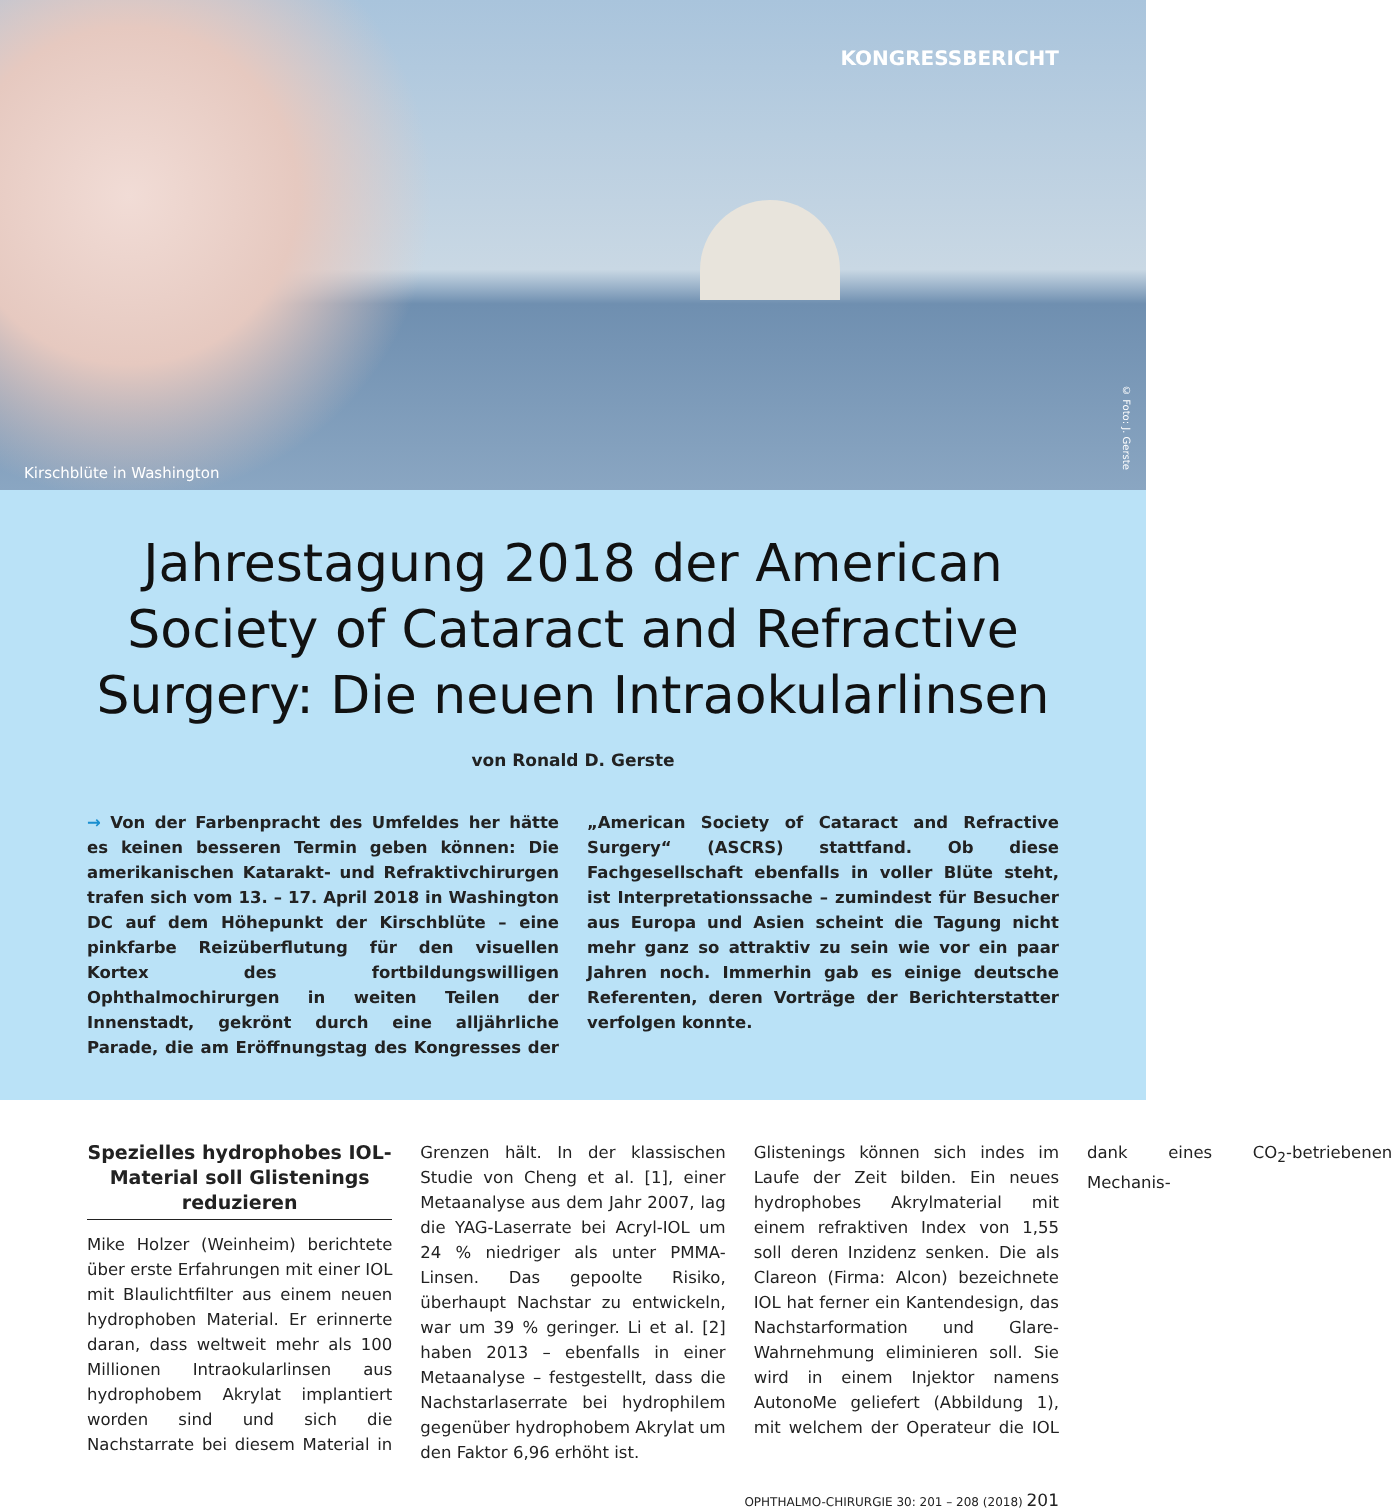KONGRESSBERICHT
Kirschblüte in Washington
© Foto: J. Gerste
Jahrestagung 2018 der American Society of Cataract and Refractive Surgery: Die neuen Intraokularlinsen
von Ronald D. Gerste
→ Von der Farbenpracht des Umfeldes her hätte es keinen besseren Termin geben können: Die amerikanischen Katarakt- und Refraktivchirurgen trafen sich vom 13. – 17. April 2018 in Washington DC auf dem Höhepunkt der Kirschblüte – eine pinkfarbe Reizüberflutung für den visuellen Kortex des fortbildungswilligen Ophthalmochirurgen in weiten Teilen der Innenstadt, gekrönt durch eine alljährliche Parade, die am Eröffnungstag des Kongresses der „American Society of Cataract and Refractive Surgery“ (ASCRS) stattfand. Ob diese Fachgesellschaft ebenfalls in voller Blüte steht, ist Interpretationssache – zumindest für Besucher aus Europa und Asien scheint die Tagung nicht mehr ganz so attraktiv zu sein wie vor ein paar Jahren noch. Immerhin gab es einige deutsche Referenten, deren Vorträge der Berichterstatter verfolgen konnte.
Spezielles hydrophobes IOL-Material soll Glistenings reduzieren
Mike Holzer (Weinheim) berichtete über erste Erfahrungen mit einer IOL mit Blaulichtfilter aus einem neuen hydrophoben Material. Er erinnerte daran, dass weltweit mehr als 100 Millionen Intraokularlinsen aus hydrophobem Akrylat implantiert worden sind und sich die Nachstarrate bei diesem Material in Grenzen hält. In der klassischen Studie von Cheng et al. [1], einer Metaanalyse aus dem Jahr 2007, lag die YAG-Laserrate bei Acryl-IOL um 24 % niedriger als unter PMMA-Linsen. Das gepoolte Risiko, überhaupt Nachstar zu entwickeln, war um 39 % geringer. Li et al. [2] haben 2013 – ebenfalls in einer Metaanalyse – festgestellt, dass die Nachstarlaserrate bei hydrophilem gegenüber hydrophobem Akrylat um den Faktor 6,96 erhöht ist.
Glistenings können sich indes im Laufe der Zeit bilden. Ein neues hydrophobes Akrylmaterial mit einem refraktiven Index von 1,55 soll deren Inzidenz senken. Die als Clareon (Firma: Alcon) bezeichnete IOL hat ferner ein Kantendesign, das Nachstarformation und Glare-Wahrnehmung eliminieren soll. Sie wird in einem Injektor namens AutonoMe geliefert (Abbildung 1), mit welchem der Operateur die IOL dank eines CO<sub>2</sub>-betriebenen Mechanis-
OPHTHALMO-CHIRURGIE 30: 201 – 208 (2018) 201